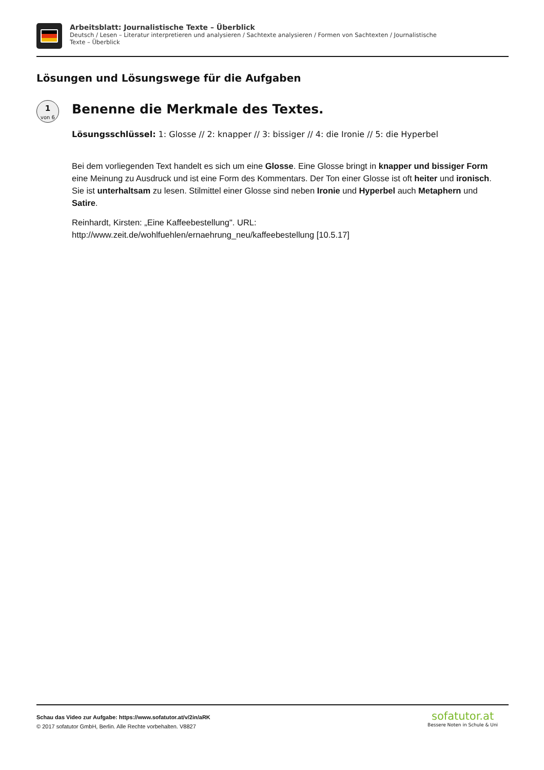Arbeitsblatt: Journalistische Texte – Überblick
Deutsch / Lesen – Literatur interpretieren und analysieren / Sachtexte analysieren / Formen von Sachtexten / Journalistische Texte – Überblick
Lösungen und Lösungswege für die Aufgaben
1
von 6
Benenne die Merkmale des Textes.
Lösungsschlüssel: 1: Glosse // 2: knapper // 3: bissiger // 4: die Ironie // 5: die Hyperbel
Bei dem vorliegenden Text handelt es sich um eine Glosse. Eine Glosse bringt in knapper und bissiger Form eine Meinung zu Ausdruck und ist eine Form des Kommentars. Der Ton einer Glosse ist oft heiter und ironisch. Sie ist unterhaltsam zu lesen. Stilmittel einer Glosse sind neben Ironie und Hyperbel auch Metaphern und Satire.
Reinhardt, Kirsten: „Eine Kaffeebestellung". URL:
http://www.zeit.de/wohlfuehlen/ernaehrung_neu/kaffeebestellung [10.5.17]
Schau das Video zur Aufgabe: https://www.sofatutor.at/v/2in/aRK
© 2017 sofatutor GmbH, Berlin. Alle Rechte vorbehalten. V8827
sofatutor.at
Bessere Noten in Schule & Uni